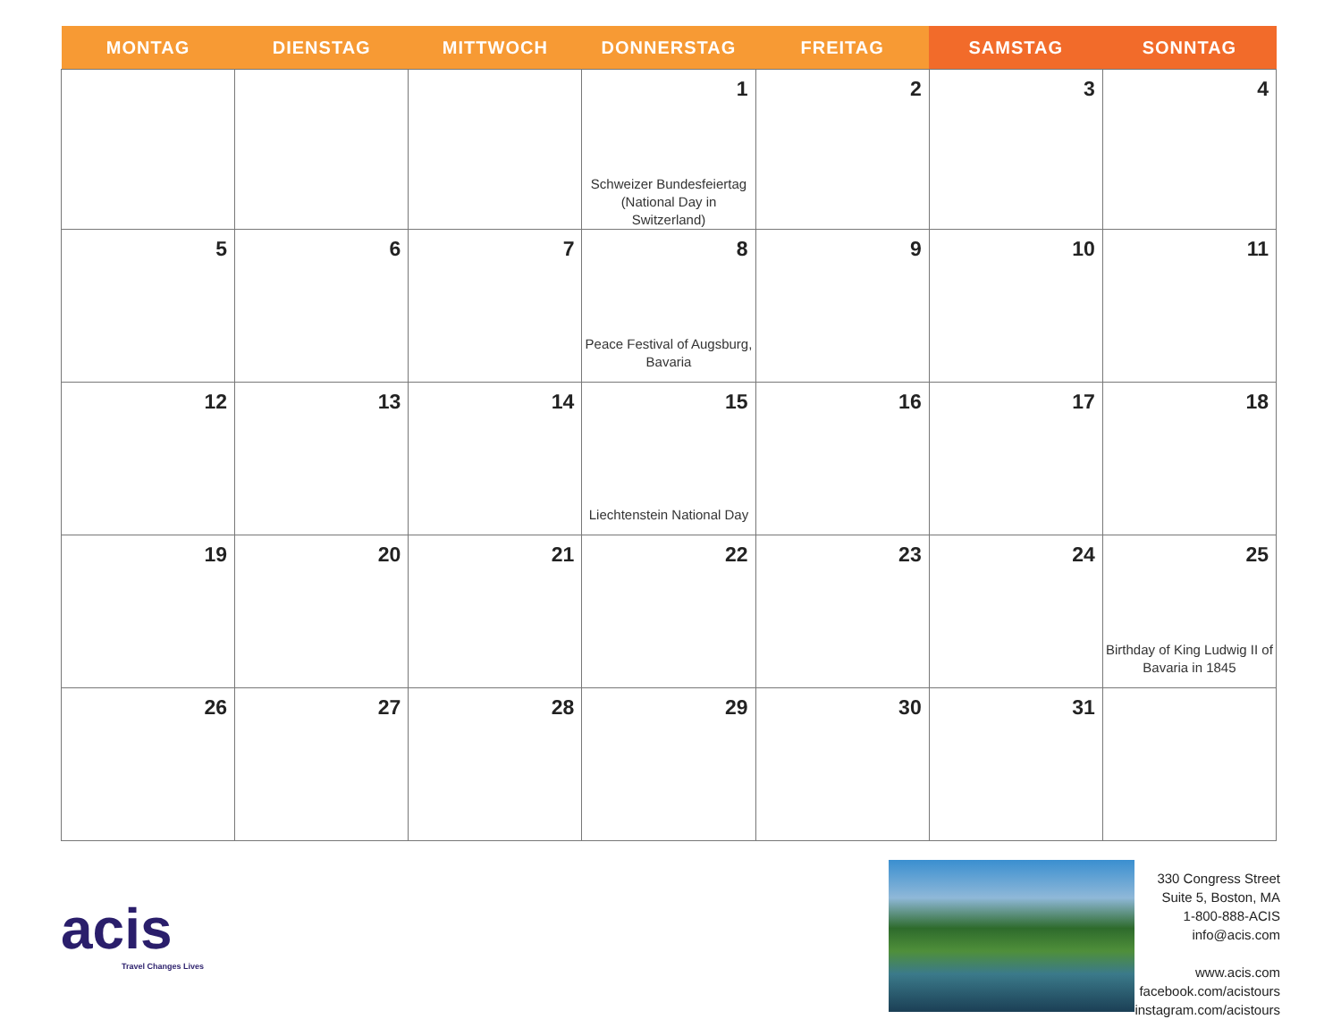| MONTAG | DIENSTAG | MITTWOCH | DONNERSTAG | FREITAG | SAMSTAG | SONNTAG |
| --- | --- | --- | --- | --- | --- | --- |
| | | | 1 Schweizer Bundesfeiertag (National Day in Switzerland) | 2 | 3 | 4 |
| 5 | 6 | 7 | 8 Peace Festival of Augsburg, Bavaria | 9 | 10 | 11 |
| 12 | 13 | 14 | 15 Liechtenstein National Day | 16 | 17 | 18 |
| 19 | 20 | 21 | 22 | 23 | 24 | 25 Birthday of King Ludwig II of Bavaria in 1845 |
| 26 | 27 | 28 | 29 | 30 | 31 | |
acis
Travel Changes Lives
330 Congress Street
Suite 5, Boston, MA
1-800-888-ACIS
info@acis.com
www.acis.com
facebook.com/acistours
instagram.com/acistours